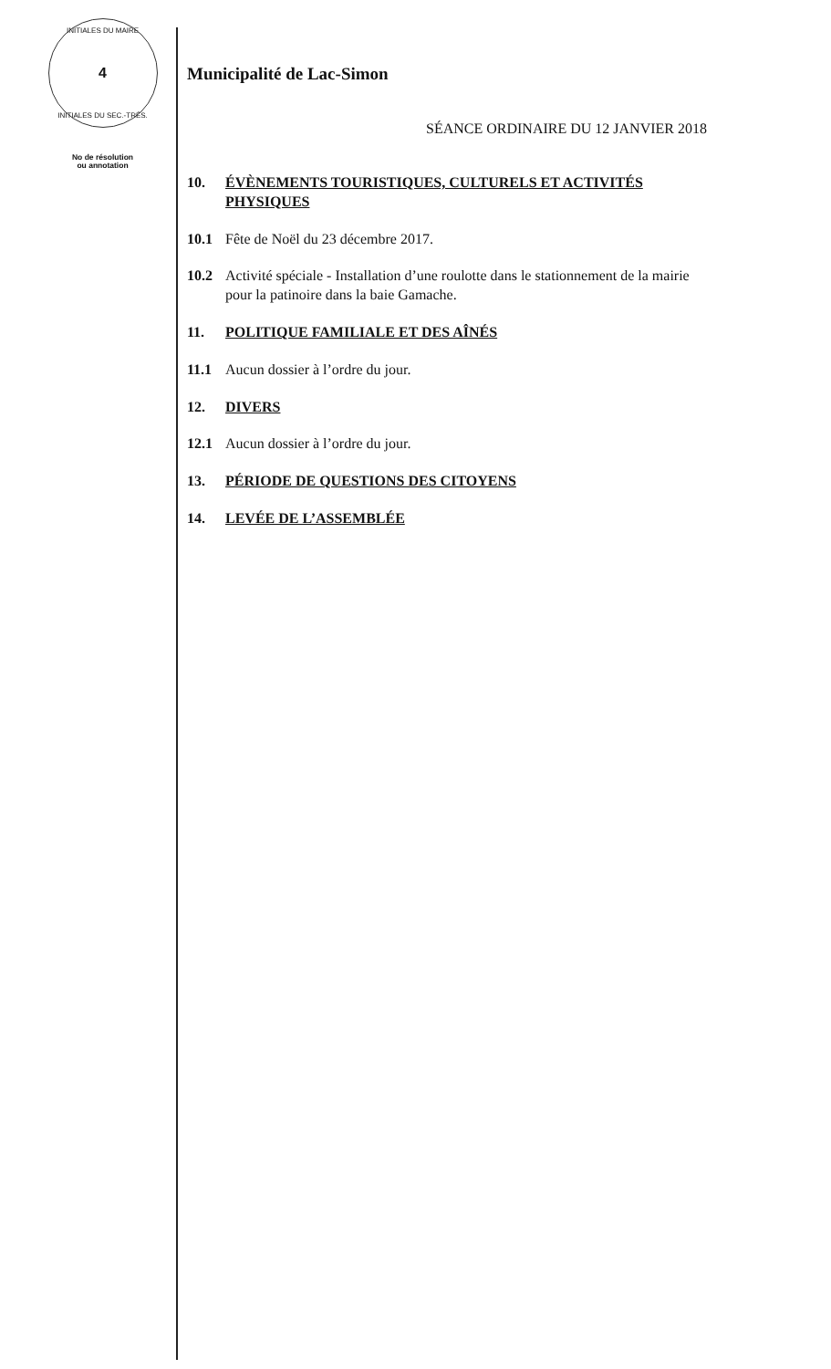INITIALES DU MAIRE
4
INITIALES DU SEC.-TRÉS.
No de résolution
ou annotation
Municipalité de Lac-Simon
SÉANCE ORDINAIRE DU 12 JANVIER 2018
10. ÉVÈNEMENTS TOURISTIQUES, CULTURELS ET ACTIVITÉS PHYSIQUES
10.1 Fête de Noël du 23 décembre 2017.
10.2 Activité spéciale - Installation d’une roulotte dans le stationnement de la mairie pour la patinoire dans la baie Gamache.
11. POLITIQUE FAMILIALE ET DES AÎNÉS
11.1 Aucun dossier à l’ordre du jour.
12. DIVERS
12.1 Aucun dossier à l’ordre du jour.
13. PÉRIODE DE QUESTIONS DES CITOYENS
14. LEVÉE DE L’ASSEMBLÉE